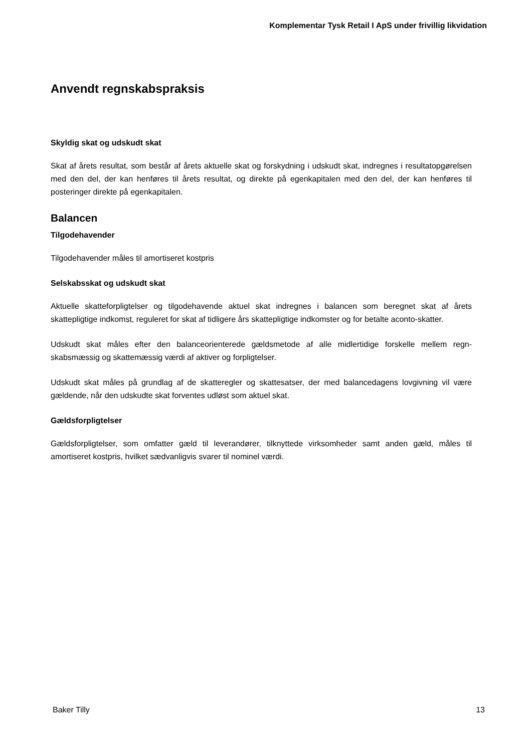Komplementar Tysk Retail I ApS under frivillig likvidation
Anvendt regnskabspraksis
Skyldig skat og udskudt skat
Skat af årets resultat, som består af årets aktuelle skat og forskydning i udskudt skat, indregnes i resultatopgørelsen med den del, der kan henføres til årets resultat, og direkte på egenkapitalen med den del, der kan henføres til posteringer direkte på egenkapitalen.
Balancen
Tilgodehavender
Tilgodehavender måles til amortiseret kostpris
Selskabsskat og udskudt skat
Aktuelle skatteforpligtelser og tilgodehavende aktuel skat indregnes i balancen som beregnet skat af årets skattepligtige indkomst, reguleret for skat af tidligere års skattepligtige indkomster og for betalte aconto-skatter.
Udskudt skat måles efter den balanceorienterede gældsmetode af alle midlertidige forskelle mellem regn-skabsmæssig og skattemæssig værdi af aktiver og forpligtelser.
Udskudt skat måles på grundlag af de skatteregler og skattesatser, der med balancedagens lovgivning vil være gældende, når den udskudte skat forventes udløst som aktuel skat.
Gældsforpligtelser
Gældsforpligtelser, som omfatter gæld til leverandører, tilknyttede virksomheder samt anden gæld, måles til amortiseret kostpris, hvilket sædvanligvis svarer til nominel værdi.
Baker Tilly 13